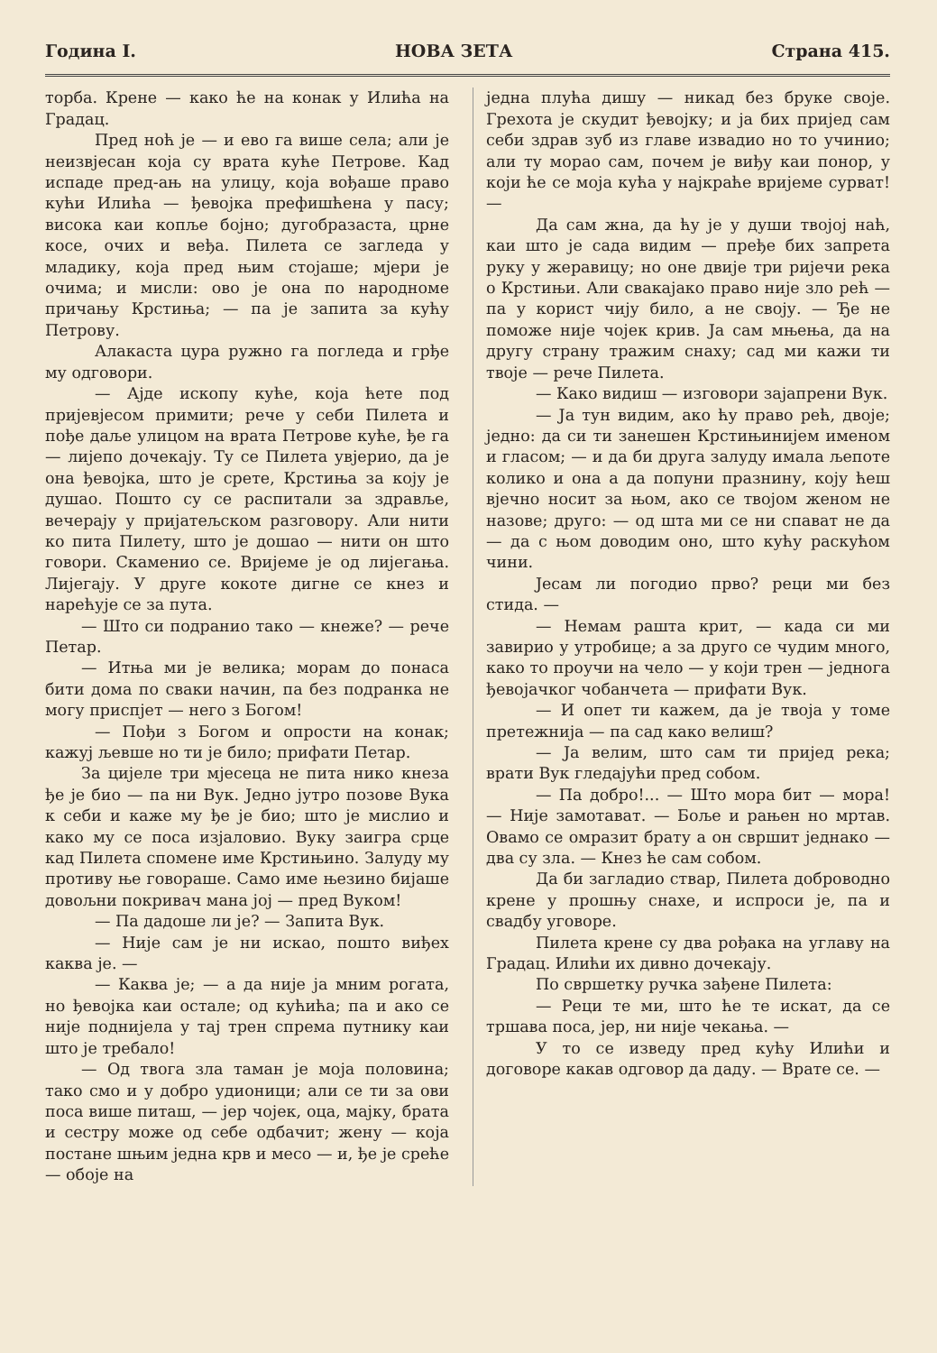Година I. НОВА ЗЕТА Страна 415.
торба. Крене — како ће на конак у Илића на Градац.
Пред ноћ је — и ево га више села; али је неизвјесан која су врата куће Петрове. Кад испаде пред-ањ на улицу, која вођаше право кући Илића — ђевојка префишћена у пасу; висока каи копље бојно; дугобразаста, црне косе, очих и веђа. Пилета се загледа у младику, која пред њим стојаше; мјери је очима; и мисли: ово је она по народноме причању Крстиња; — па је запита за кућу Петрову.
Алакаста цура ружно га погледа и грђе му одговори.
— Ајде ископу куће, која ћете под пријевјесом примити; рече у себи Пилета и пођe даље улицом на врата Петрове куће, ђе га — лијепо дочекају. Ту се Пилета увјерио, да је она ђевојка, што је срете, Крстиња за коју је душао. Пошто су се распитали за здравље, вечерају у пријатељском разговору. Али нити ко пита Пилету, што је дошао — нити он што говори. Скаменио се. Вријеме је од лијегања. Лијегају. У друге кокоте дигне се кнез и нарећује се за пута.
— Што си подранио тако — кнеже? — рече Петар.
— Итња ми је велика; морам до понаса бити дома по сваки начин, па без подранка не могу приспјет — него з Богом!
— Пођи з Богом и опрости на конак; кажуј љевше но ти је било; прифати Петар.
За цијеле три мјесеца не пита нико кнеза ђе је био — па ни Вук. Једно јутро позове Вука к себи и каже му ђе је био; што је мислио и како му се поса изјаловио. Вуку заигра срце кад Пилета спомене име Крстињино. Залуду му противу ње говораше. Само име њезино бијаше довољни покривач мана јој — пред Вуком!
— Па дадоше ли је? — Запита Вук.
— Није сам је ни искао, пошто виђех каква је. —
— Каква је; — а да није ја мним рогата, но ђевојка каи остале; од кућића; па и ако се није поднијела у тај трен спрема путнику каи што је требало!
— Од твога зла таман је моја половина; тако смо и у добро удионици; али се ти за ови поса више питаш, — јер чојек, оца, мајку, брата и сестру може од себе одбачит; жену — која постане шњим једна крв и месо — и, ђе је среће — обоје на
једна плућа дишу — никад без бруке своје. Грехота је скудит ђевојку; и ја бих пријед сам себи здрав зуб из главе извадио но то учинио; али ту морао сам, почем је виђу каи понор, у који ће се моја кућа у најкраће вријеме сурват! —
Да сам жна, да ћу је у души твојој наћ, каи што је сада видим — пређе бих запрета руку у жеравицу; но оне двије три ријечи река о Крстињи. Али свакајако право није зло рећ — па у корист чију било, а не своју. — Ђе не поможе није чојек крив. Ја сам мњења, да на другу страну тражим снаху; сад ми кажи ти твоје — рече Пилета.
— Како видиш — изговори зајапрени Вук.
— Ја тун видим, ако ћу право рећ, двоје; једно: да си ти занешен Крстињинијем именом и гласом; — и да би друга залуду имала љепоте колико и она а да попуни празнину, коју ћеш вјечно носит за њом, ако се твојом женом не назове; друго: — од шта ми се ни спават не да — да с њом доводим оно, што кућу раскућом чини.
Јесам ли погодио прво? реци ми без стида. —
— Немам рашта крит, — када си ми завирио у утробице; а за друго се чудим много, како то проучи на чело — у који трен — једнога ђевојачког чобанчета — прифати Вук.
— И опет ти кажем, да је твоја у томе претежнија — па сад како велиш?
— Ја велим, што сам ти пријед река; врати Вук гледајући пред собом.
— Па добро!... — Што мора бит — мора! — Није замотават. — Боље и рањен но мртав. Овамо се омразит брату а он свршит једнако — два су зла. — Кнез ће сам собом.
Да би загладио ствар, Пилета доброводно крене у прошњу снахе, и испроси је, па и свадбу уговоре.
Пилета крене су два рођака на углаву на Градац. Илићи их дивно дочекају.
По свршетку ручка зађене Пилета:
— Реци те ми, што ће те искат, да се тршава поса, јер, ни није чекања. —
У то се изведу пред кућу Илићи и договоре какав одговор да даду. — Врате се. —